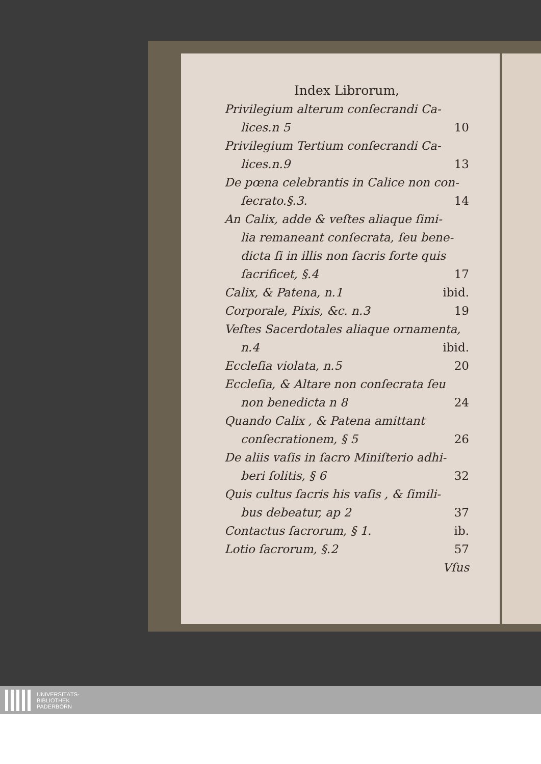Index Librorum,
Privilegium alterum conſecrandi Ca-
lices.n 5 10
Privilegium Tertium conſecrandi Ca-
lices.n.9 13
De pœna celebrantis in Calice non con-
ſecrato.§.3. 14
An Calix, adde & veſtes aliaque ſimi-
lia remaneant conſecrata, ſeu bene-
dicta ſi in illis non ſacris forte quis
ſacrificet, §.4 17
Calix, & Patena, n.1 ibid.
Corporale, Pixis, &c. n.3 19
Veſtes Sacerdotales aliaque ornamenta,
n.4 ibid.
Eccleſia violata, n.5 20
Eccleſia, & Altare non conſecrata ſeu
non benedicta n 8 24
Quando Calix , & Patena amittant
conſecrationem, § 5 26
De aliis vaſis in ſacro Miniſterio adhi-
beri ſolitis, § 6 32
Quis cultus ſacris his vaſis , & ſimili-
bus debeatur, ap 2 37
Contactus ſacrorum, § 1. ib.
Lotio ſacrorum, §.2 57
Vſus
UNIVERSITÄTS-
BIBLIOTHEK
PADERBORN